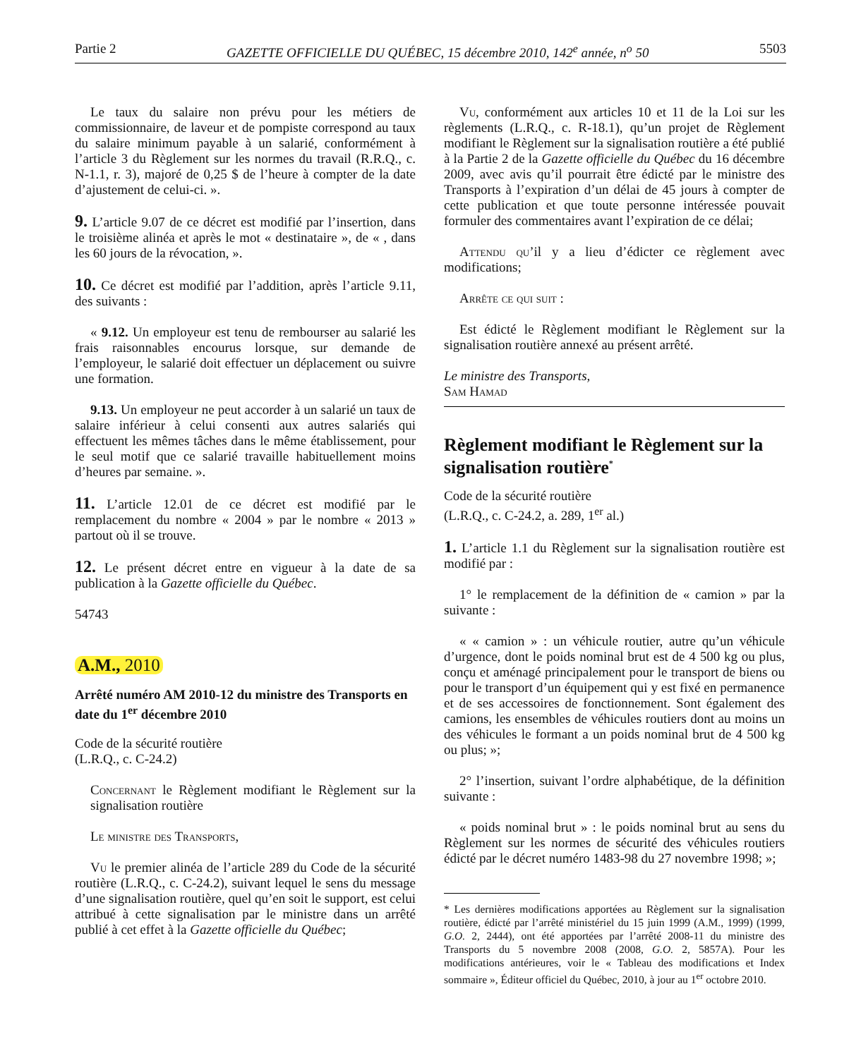Partie 2 GAZETTE OFFICIELLE DU QUÉBEC, 15 décembre 2010, 142<sup>e</sup> année, n<sup>o</sup> 50 5503
Le taux du salaire non prévu pour les métiers de commissionnaire, de laveur et de pompiste correspond au taux du salaire minimum payable à un salarié, conformément à l’article 3 du Règlement sur les normes du travail (R.R.Q., c. N-1.1, r. 3), majoré de 0,25 $ de l’heure à compter de la date d’ajustement de celui-ci. ».
9. L’article 9.07 de ce décret est modifié par l’insertion, dans le troisième alinéa et après le mot « destinataire », de « , dans les 60 jours de la révocation, ».
10. Ce décret est modifié par l’addition, après l’article 9.11, des suivants :
« 9.12. Un employeur est tenu de rembourser au salarié les frais raisonnables encourus lorsque, sur demande de l’employeur, le salarié doit effectuer un déplacement ou suivre une formation.
9.13. Un employeur ne peut accorder à un salarié un taux de salaire inférieur à celui consenti aux autres salariés qui effectuent les mêmes tâches dans le même établissement, pour le seul motif que ce salarié travaille habituellement moins d’heures par semaine. ».
11. L’article 12.01 de ce décret est modifié par le remplacement du nombre « 2004 » par le nombre « 2013 » partout où il se trouve.
12. Le présent décret entre en vigueur à la date de sa publication à la Gazette officielle du Québec.
54743
A.M., 2010
Arrêté numéro AM 2010-12 du ministre des Transports en date du 1<sup>er</sup> décembre 2010
Code de la sécurité routière
(L.R.Q., c. C-24.2)
Concernant le Règlement modifiant le Règlement sur la signalisation routière
Le ministre des Transports,
Vu le premier alinéa de l’article 289 du Code de la sécurité routière (L.R.Q., c. C-24.2), suivant lequel le sens du message d’une signalisation routière, quel qu’en soit le support, est celui attribué à cette signalisation par le ministre dans un arrêté publié à cet effet à la Gazette officielle du Québec;
Vu, conformément aux articles 10 et 11 de la Loi sur les règlements (L.R.Q., c. R-18.1), qu’un projet de Règlement modifiant le Règlement sur la signalisation routière a été publié à la Partie 2 de la Gazette officielle du Québec du 16 décembre 2009, avec avis qu’il pourrait être édicté par le ministre des Transports à l’expiration d’un délai de 45 jours à compter de cette publication et que toute personne intéressée pouvait formuler des commentaires avant l’expiration de ce délai;
Attendu qu’il y a lieu d’édicter ce règlement avec modifications;
Arrête ce qui suit :
Est édicté le Règlement modifiant le Règlement sur la signalisation routière annexé au présent arrêté.
Le ministre des Transports,
Sam Hamad
Règlement modifiant le Règlement sur la signalisation routière<sup>*</sup>
Code de la sécurité routière
(L.R.Q., c. C-24.2, a. 289, 1<sup>er</sup> al.)
1. L’article 1.1 du Règlement sur la signalisation routière est modifié par :
1° le remplacement de la définition de « camion » par la suivante :
« « camion » : un véhicule routier, autre qu’un véhicule d’urgence, dont le poids nominal brut est de 4 500 kg ou plus, conçu et aménagé principalement pour le transport de biens ou pour le transport d’un équipement qui y est fixé en permanence et de ses accessoires de fonctionnement. Sont également des camions, les ensembles de véhicules routiers dont au moins un des véhicules le formant a un poids nominal brut de 4 500 kg ou plus; »;
2° l’insertion, suivant l’ordre alphabétique, de la définition suivante :
« poids nominal brut » : le poids nominal brut au sens du Règlement sur les normes de sécurité des véhicules routiers édicté par le décret numéro 1483-98 du 27 novembre 1998; »;
* Les dernières modifications apportées au Règlement sur la signalisation routière, édicté par l’arrêté ministériel du 15 juin 1999 (A.M., 1999) (1999, G.O. 2, 2444), ont été apportées par l’arrêté 2008-11 du ministre des Transports du 5 novembre 2008 (2008, G.O. 2, 5857A). Pour les modifications antérieures, voir le « Tableau des modifications et Index sommaire », Éditeur officiel du Québec, 2010, à jour au 1<sup>er</sup> octobre 2010.